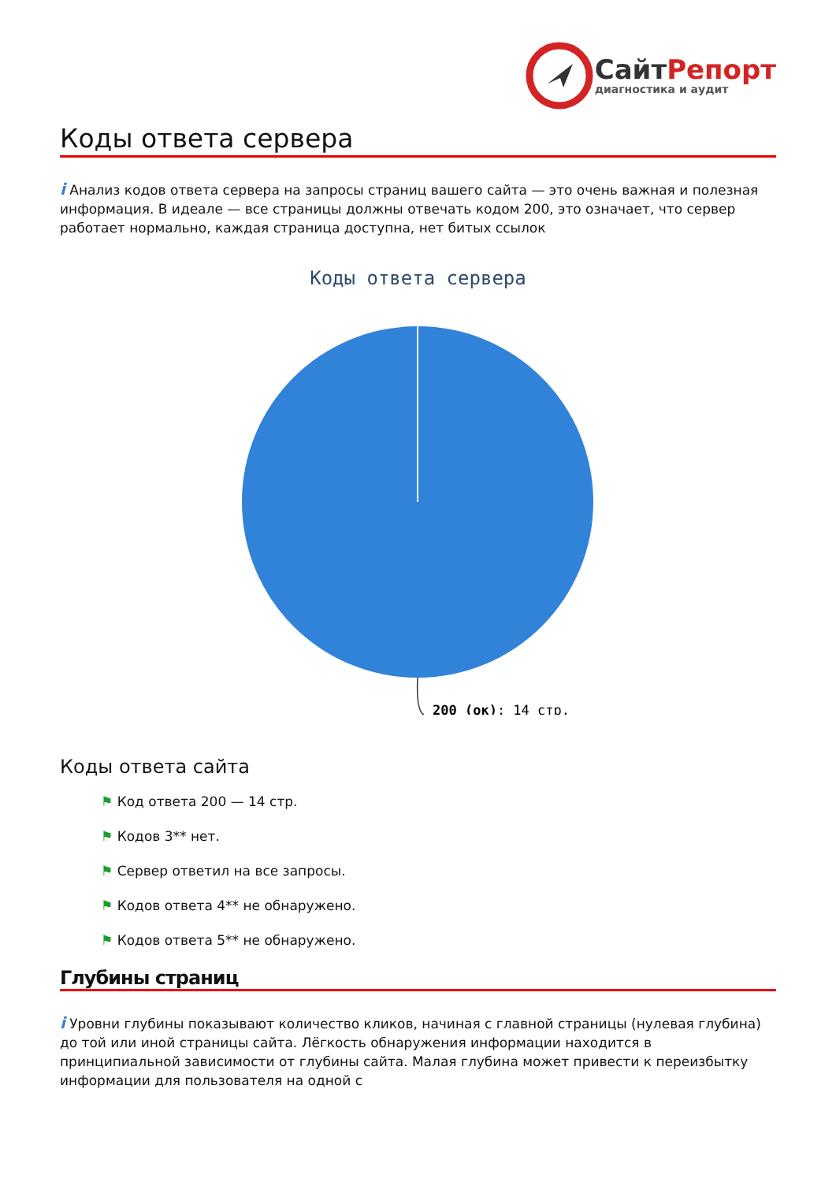СайтРепорт
диагностика и аудит
Коды ответа сервера
i Анализ кодов ответа сервера на запросы страниц вашего сайта — это очень важная и полезная информация. В идеале — все страницы должны отвечать кодом 200, это означает, что сервер работает нормально, каждая страница доступна, нет битых ссылок
Коды ответа сервера
200 (ок): 14 стр.
Коды ответа сайта
⚑ Код ответа 200 — 14 стр.
⚑ Кодов 3** нет.
⚑ Сервер ответил на все запросы.
⚑ Кодов ответа 4** не обнаружено.
⚑ Кодов ответа 5** не обнаружено.
Глубины страниц
i Уровни глубины показывают количество кликов, начиная с главной страницы (нулевая глубина) до той или иной страницы сайта. Лёгкость обнаружения информации находится в принципиальной зависимости от глубины сайта. Малая глубина может привести к переизбытку информации для пользователя на одной с